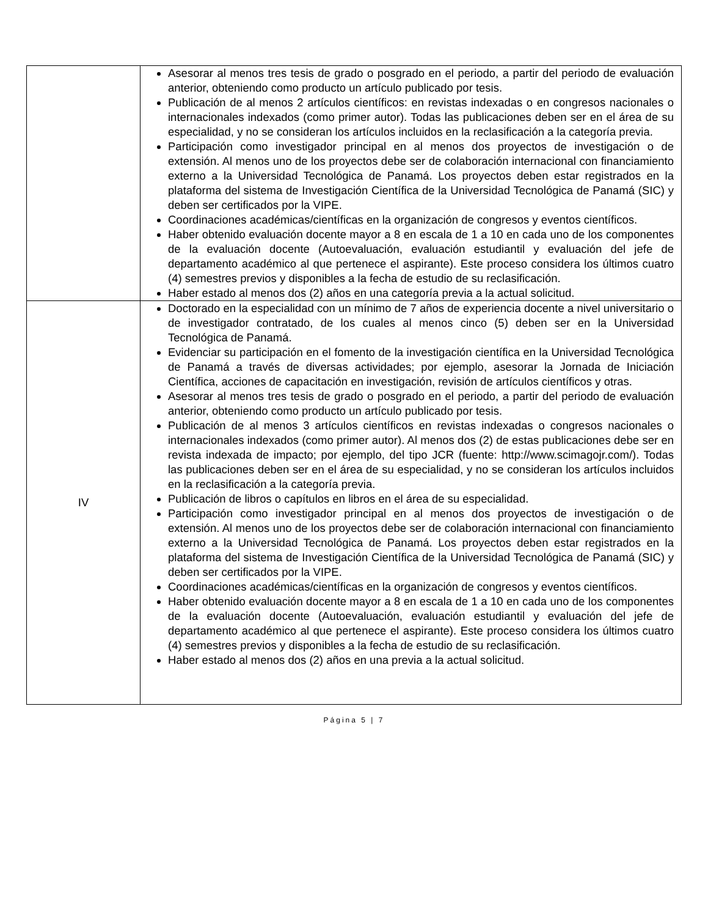| | Asesorar al menos tres tesis de grado o posgrado en el periodo, a partir del periodo de evaluación anterior, obteniendo como producto un artículo publicado por tesis. Publicación de al menos 2 artículos científicos: en revistas indexadas o en congresos nacionales o internacionales indexados (como primer autor). Todas las publicaciones deben ser en el área de su especialidad, y no se consideran los artículos incluidos en la reclasificación a la categoría previa. Participación como investigador principal en al menos dos proyectos de investigación o de extensión. Al menos uno de los proyectos debe ser de colaboración internacional con financiamiento externo a la Universidad Tecnológica de Panamá. Los proyectos deben estar registrados en la plataforma del sistema de Investigación Científica de la Universidad Tecnológica de Panamá (SIC) y deben ser certificados por la VIPE. Coordinaciones académicas/científicas en la organización de congresos y eventos científicos. Haber obtenido evaluación docente mayor a 8 en escala de 1 a 10 en cada uno de los componentes de la evaluación docente (Autoevaluación, evaluación estudiantil y evaluación del jefe de departamento académico al que pertenece el aspirante). Este proceso considera los últimos cuatro (4) semestres previos y disponibles a la fecha de estudio de su reclasificación. Haber estado al menos dos (2) años en una categoría previa a la actual solicitud. |
| IV | Doctorado en la especialidad con un mínimo de 7 años de experiencia docente a nivel universitario o de investigador contratado, de los cuales al menos cinco (5) deben ser en la Universidad Tecnológica de Panamá. Evidenciar su participación en el fomento de la investigación científica en la Universidad Tecnológica de Panamá a través de diversas actividades; por ejemplo, asesorar la Jornada de Iniciación Científica, acciones de capacitación en investigación, revisión de artículos científicos y otras. Asesorar al menos tres tesis de grado o posgrado en el periodo, a partir del periodo de evaluación anterior, obteniendo como producto un artículo publicado por tesis. Publicación de al menos 3 artículos científicos en revistas indexadas o congresos nacionales o internacionales indexados (como primer autor). Al menos dos (2) de estas publicaciones debe ser en revista indexada de impacto; por ejemplo, del tipo JCR (fuente: http://www.scimagojr.com/). Todas las publicaciones deben ser en el área de su especialidad, y no se consideran los artículos incluidos en la reclasificación a la categoría previa. Publicación de libros o capítulos en libros en el área de su especialidad. Participación como investigador principal en al menos dos proyectos de investigación o de extensión. Al menos uno de los proyectos debe ser de colaboración internacional con financiamiento externo a la Universidad Tecnológica de Panamá. Los proyectos deben estar registrados en la plataforma del sistema de Investigación Científica de la Universidad Tecnológica de Panamá (SIC) y deben ser certificados por la VIPE. Coordinaciones académicas/científicas en la organización de congresos y eventos científicos. Haber obtenido evaluación docente mayor a 8 en escala de 1 a 10 en cada uno de los componentes de la evaluación docente (Autoevaluación, evaluación estudiantil y evaluación del jefe de departamento académico al que pertenece el aspirante). Este proceso considera los últimos cuatro (4) semestres previos y disponibles a la fecha de estudio de su reclasificación. Haber estado al menos dos (2) años en una previa a la actual solicitud. |
Página 5 | 7